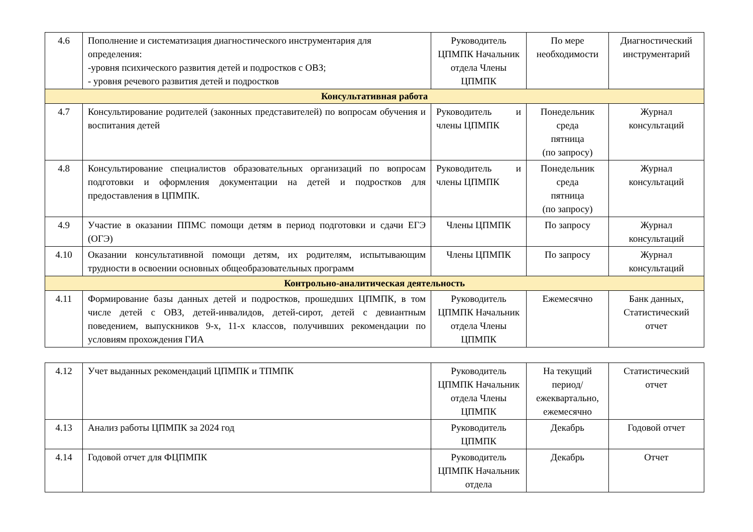| 4.6 | Пополнение и систематизация диагностического инструментария для определения: -уровня психического развития детей и подростков с ОВЗ; - уровня речевого развития детей и подростков | Руководитель ЦПМПК Начальник отдела Члены ЦПМПК | По мере необходимости | Диагностический инструментарий |
| Консультативная работа | | | | |
| 4.7 | Консультирование родителей (законных представителей) по вопросам обучения и воспитания детей | Руководитель и члены ЦПМПК | Понедельник среда пятница (по запросу) | Журнал консультаций |
| 4.8 | Консультирование специалистов образовательных организаций по вопросам подготовки и оформления документации на детей и подростков для предоставления в ЦПМПК. | Руководитель и члены ЦПМПК | Понедельник среда пятница (по запросу) | Журнал консультаций |
| 4.9 | Участие в оказании ППМС помощи детям в период подготовки и сдачи ЕГЭ (ОГЭ) | Члены ЦПМПК | По запросу | Журнал консультаций |
| 4.10 | Оказании консультативной помощи детям, их родителям, испытывающим трудности в освоении основных общеобразовательных программ | Члены ЦПМПК | По запросу | Журнал консультаций |
| Контрольно-аналитическая деятельность | | | | |
| 4.11 | Формирование базы данных детей и подростков, прошедших ЦПМПК, в том числе детей с ОВЗ, детей-инвалидов, детей-сирот, детей с девиантным поведением, выпускников 9-х, 11-х классов, получивших рекомендации по условиям прохождения ГИА | Руководитель ЦПМПК Начальник отдела Члены ЦПМПК | Ежемесячно | Банк данных, Статистический отчет |
| 4.12 | Учет выданных рекомендаций ЦПМПК и ТПМПК | Руководитель ЦПМПК Начальник отдела Члены ЦПМПК | На текущий период/ ежеквартально, ежемесячно | Статистический отчет |
| 4.13 | Анализ работы ЦПМПК за 2024 год | Руководитель ЦПМПК | Декабрь | Годовой отчет |
| 4.14 | Годовой отчет для ФЦПМПК | Руководитель ЦПМПК Начальник отдела | Декабрь | Отчет |